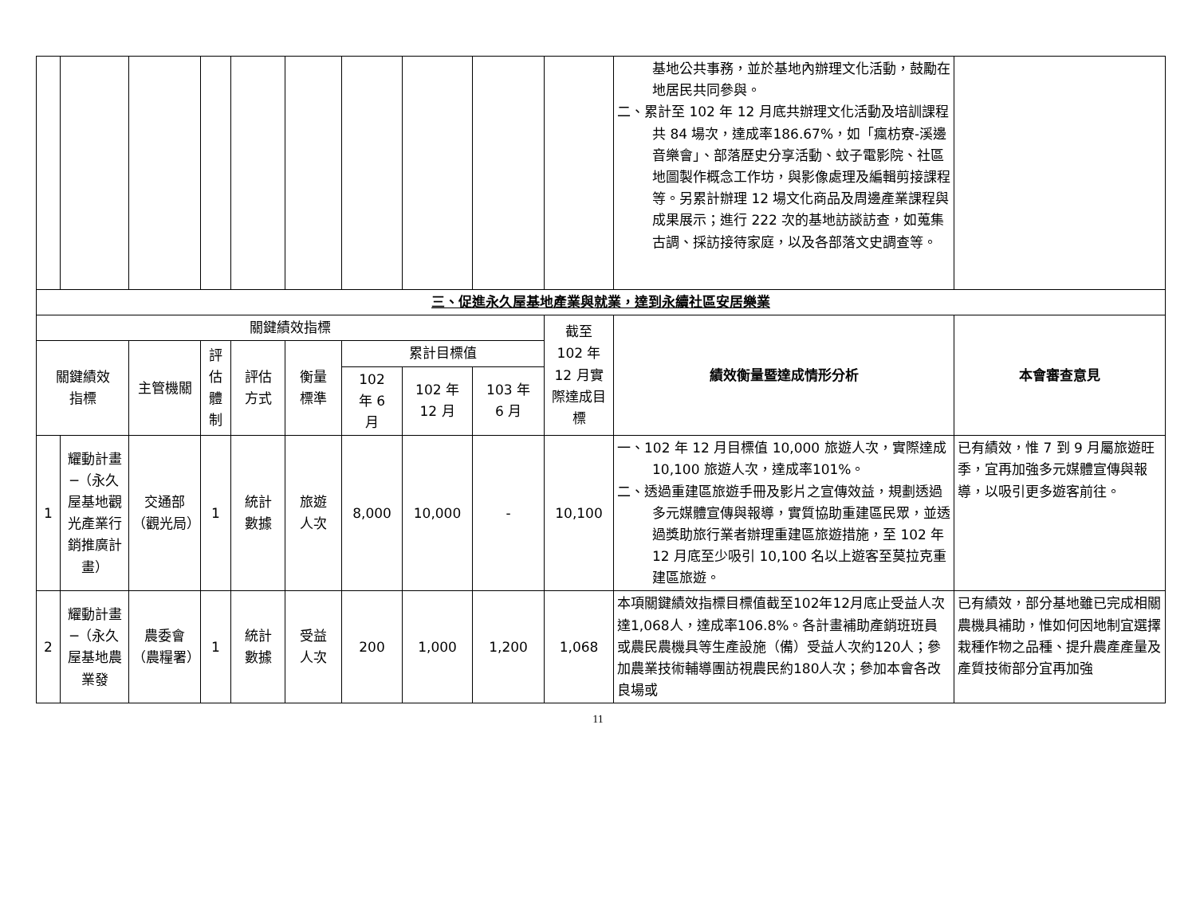| | | | | | | | | | | 基地公共事務，並於基地內辦理文化活動，鼓勵在地居民共同參與。 二、累計至 102 年 12 月底共辦理文化活動及培訓課程共 84 場次，達成率186.67%，如「瘋枋寮-溪邊音樂會」、部落歷史分享活動、蚊子電影院、社區地圖製作概念工作坊，與影像處理及編輯剪接課程等。另累計辦理 12 場文化商品及周邊產業課程與成果展示；進行 222 次的基地訪談訪查，如蒐集古調、採訪接待家庭，以及各部落文史調查等。 | |
| 三、促進永久屋基地產業與就業，達到永續社區安居樂業 | | | | | | | | | | | |
| 關鍵績效指標 | | | | | | | | | 截至 102 年 12 月實際達成目標 | 績效衡量暨達成情形分析 | 本會審查意見 |
| 關鍵績效 指標 | | 主管機關 | 評估體制 | 評估 方式 | 衡量 標準 | 累計目標值 | | | | | |
| | | | | | | 102 年 6 月 | 102 年 12 月 | 103 年 6 月 | | | |
| 1 | 耀動計畫─（永久屋基地觀光產業行銷推廣計畫） | 交通部（觀光局） | 1 | 統計 數據 | 旅遊 人次 | 8,000 | 10,000 | - | 10,100 | 一、102 年 12 月目標值 10,000 旅遊人次，實際達成 10,100 旅遊人次，達成率101%。 二、透過重建區旅遊手冊及影片之宣傳效益，規劃透過多元媒體宣傳與報導，實質協助重建區民眾，並透過獎助旅行業者辦理重建區旅遊措施，至 102 年 12 月底至少吸引 10,100 名以上遊客至莫拉克重建區旅遊。 | 已有績效，惟 7 到 9 月屬旅遊旺季，宜再加強多元媒體宣傳與報導，以吸引更多遊客前往。 |
| 2 | 耀動計畫─（永久屋基地農業發 | 農委會（農糧署） | 1 | 統計 數據 | 受益 人次 | 200 | 1,000 | 1,200 | 1,068 | 本項關鍵績效指標目標值截至102年12月底止受益人次達1,068人，達成率106.8%。各計畫補助產銷班班員或農民農機具等生產設施（備）受益人次約120人；參加農業技術輔導團訪視農民約180人次；參加本會各改良場或 | 已有績效，部分基地雖已完成相關農機具補助，惟如何因地制宜選擇栽種作物之品種、提升農產產量及產質技術部分宜再加強 |
11